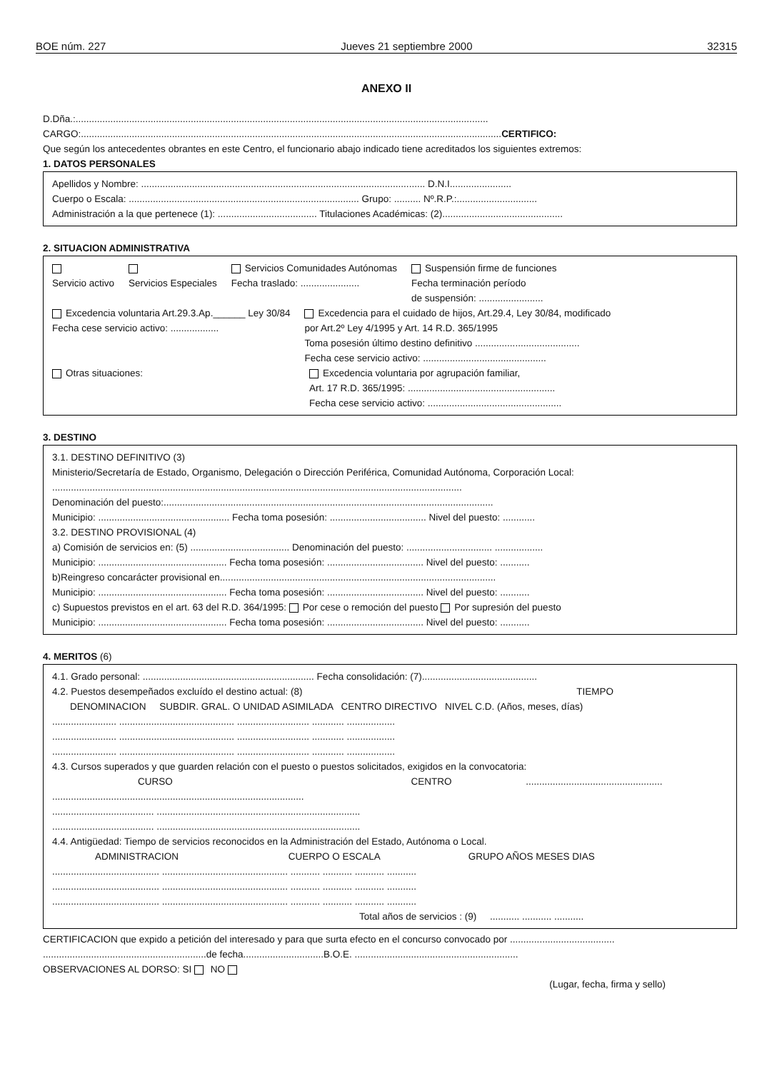BOE núm. 227 Jueves 21 septiembre 2000 32315
ANEXO II
D.Dña.:..........................................................................................................................................................
CARGO:.............................................................................................................................................................CERTIFICO:
Que según los antecedentes obrantes en este Centro, el funcionario abajo indicado tiene acreditados los siguientes extremos:
1. DATOS PERSONALES
Apellidos y Nombre: .......................................................................................................... D.N.I.......................
Cuerpo o Escala: ...................................................................................... Grupo: .......... Nº.R.P.:..............................
Administración a la que pertenece (1): ..................................... Titulaciones Académicas: (2).............................................
2. SITUACION ADMINISTRATIVA
Servicio activo
Servicios Especiales Servicios Comunidades Autónomas
Fecha traslado: ...................... Suspensión firme de funciones
Fecha terminación período
de suspensión: ........................
Excedencia voluntaria Art.29.3.Ap.______ Ley 30/84
Fecha cese servicio activo: .................. Excedencia para el cuidado de hijos, Art.29.4, Ley 30/84, modificado
por Art.2º Ley 4/1995 y Art. 14 R.D. 365/1995
Toma posesión último destino definitivo .......................................
Fecha cese servicio activo: ..............................................
Otras situaciones: Excedencia voluntaria por agrupación familiar,
Art. 17 R.D. 365/1995: .......................................................
Fecha cese servicio activo: ..................................................
3. DESTINO
3.1. DESTINO DEFINITIVO (3)
Ministerio/Secretaría de Estado, Organismo, Delegación o Dirección Periférica, Comunidad Autónoma, Corporación Local:
.........................................................................................................................................................
Denominación del puesto:...........................................................................................................................
Municipio: ................................................. Fecha toma posesión: .................................... Nivel del puesto: ............
3.2. DESTINO PROVISIONAL (4)
a) Comisión de servicios en: (5) ..................................... Denominación del puesto: ................................ ..................
Municipio: ................................................ Fecha toma posesión: .................................... Nivel del puesto: ...........
b)Reingreso concarácter provisional en.......................................................................................................
Municipio: ................................................ Fecha toma posesión: .................................... Nivel del puesto: ...........
c) Supuestos previstos en el art. 63 del R.D. 364/1995: Por cese o remoción del puesto Por supresión del puesto
Municipio: ................................................ Fecha toma posesión: .................................... Nivel del puesto: ...........
4. MERITOS (6)
4.1. Grado personal: ................................................................ Fecha consolidación: (7)...........................................
4.2. Puestos desempeñados excluído el destino actual: (8) TIEMPO
DENOMINACION SUBDIR. GRAL. O UNIDAD ASIMILADA CENTRO DIRECTIVO NIVEL C.D. (Años, meses, días)
........................ ........................................... ........................... ............ ..................
........................ ........................................... ........................... ............ ..................
........................ ........................................... ........................... ............ ..................
4.3. Cursos superados y que guarden relación con el puesto o puestos solicitados, exigidos en la convocatoria:
CURSO CENTRO ...................................................
..............................................................................................
...................................... ............................................................................
...................................... ............................................................................
4.4. Antigüedad: Tiempo de servicios reconocidos en la Administración del Estado, Autónoma o Local.
ADMINISTRACION CUERPO O ESCALA GRUPO AÑOS MESES DIAS
........................................ ............................................... ........... ........... ........... ...........
........................................ ............................................... ........... ........... ........... ...........
........................................ ............................................... ........... ........... ........... ...........
Total años de servicios : (9) ........... ........... ...........
CERTIFICACION que expido a petición del interesado y para que surta efecto en el concurso convocado por .......................................
.............................................................de fecha..............................B.O.E. .............................................................
OBSERVACIONES AL DORSO: SI NO
(Lugar, fecha, firma y sello)